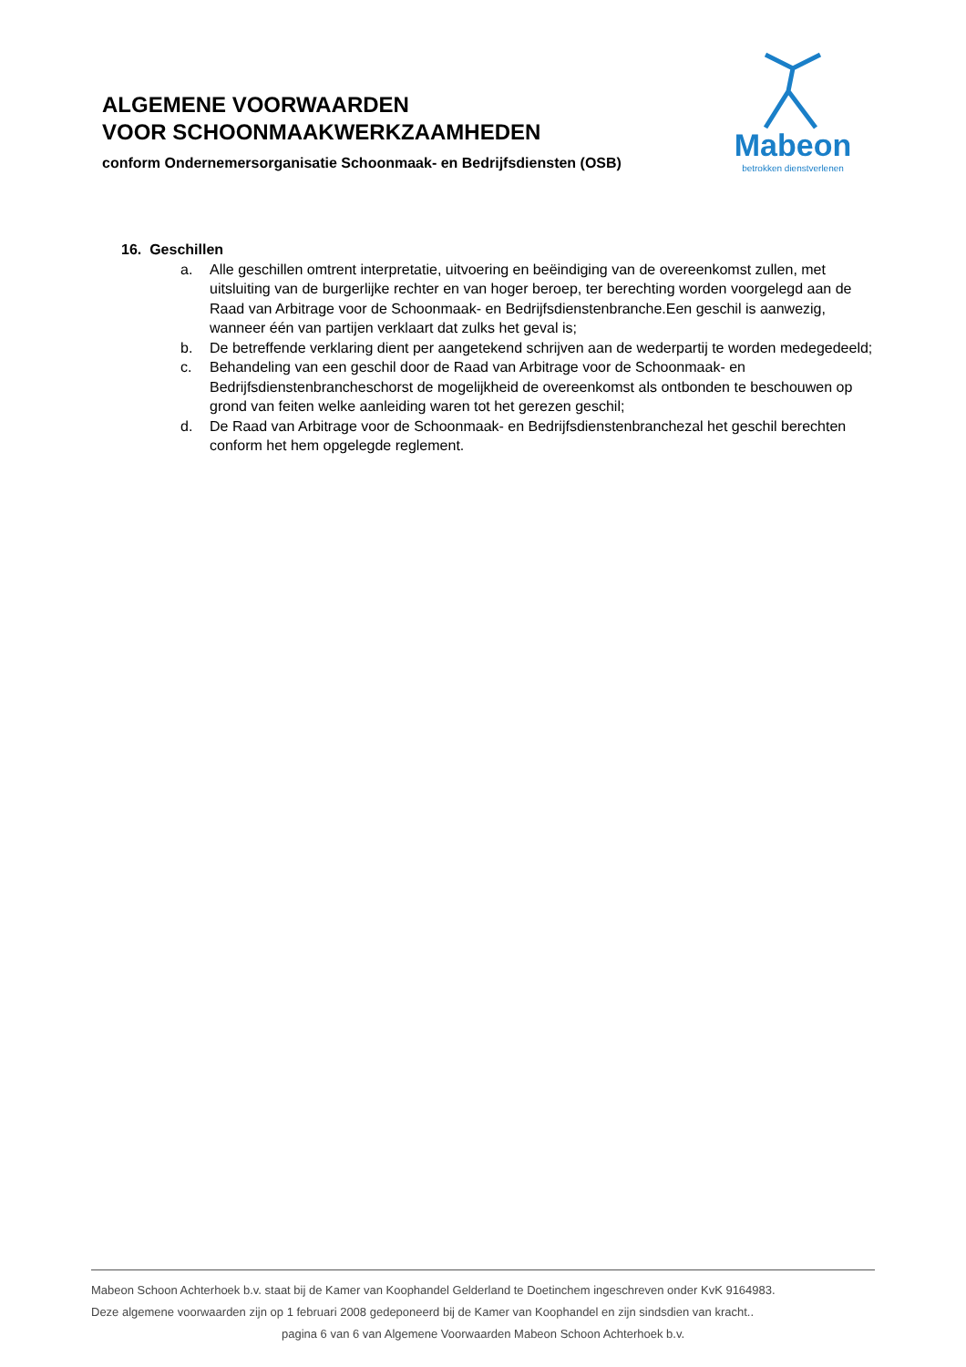ALGEMENE VOORWAARDEN
VOOR SCHOONMAAKWERKZAAMHEDEN
conform Ondernemersorganisatie Schoonmaak- en Bedrijfsdiensten (OSB)
Mabeon
betrokken dienstverlenen
16. Geschillen
a. Alle geschillen omtrent interpretatie, uitvoering en beëindiging van de overeenkomst zullen, met uitsluiting van de burgerlijke rechter en van hoger beroep, ter berechting worden voorgelegd aan de Raad van Arbitrage voor de Schoonmaak- en Bedrijfsdienstenbranche.Een geschil is aanwezig, wanneer één van partijen verklaart dat zulks het geval is;
b. De betreffende verklaring dient per aangetekend schrijven aan de wederpartij te worden medegedeeld;
c. Behandeling van een geschil door de Raad van Arbitrage voor de Schoonmaak- en Bedrijfsdienstenbrancheschorst de mogelijkheid de overeenkomst als ontbonden te beschouwen op grond van feiten welke aanleiding waren tot het gerezen geschil;
d. De Raad van Arbitrage voor de Schoonmaak- en Bedrijfsdienstenbranchezal het geschil berechten conform het hem opgelegde reglement.
Mabeon Schoon Achterhoek b.v. staat bij de Kamer van Koophandel Gelderland te Doetinchem ingeschreven onder KvK 9164983.
Deze algemene voorwaarden zijn op 1 februari 2008 gedeponeerd bij de Kamer van Koophandel en zijn sindsdien van kracht..
pagina 6 van 6 van Algemene Voorwaarden Mabeon Schoon Achterhoek b.v.